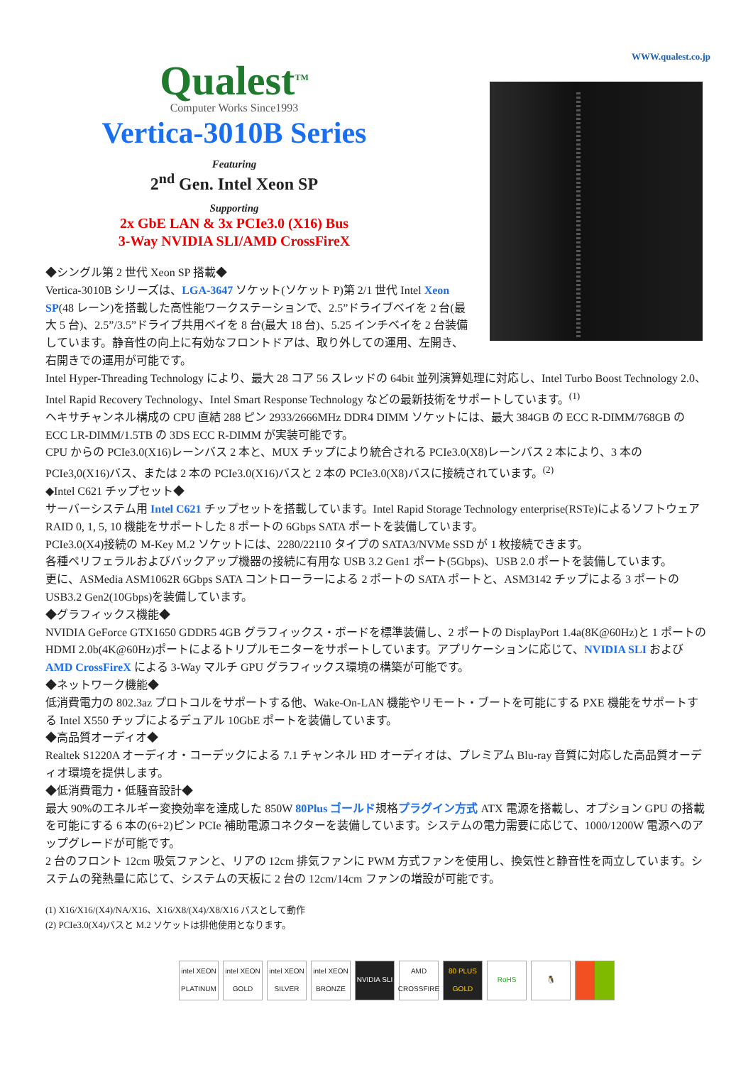WWW.qualest.co.jp
Qualest<sup>TM</sup>
Computer Works Since1993
Vertica-3010B Series
Featuring
2<sup>nd</sup> Gen. Intel Xeon SP
Supporting
2x GbE LAN & 3x PCIe3.0 (X16) Bus
3-Way NVIDIA SLI/AMD CrossFireX
◆シングル第 2 世代 Xeon SP 搭載◆
Vertica-3010B シリーズは、LGA-3647 ソケット(ソケット P)第 2/1 世代 Intel Xeon SP(48 レーン)を搭載した高性能ワークステーションで、2.5”ドライブベイを 2 台(最大 5 台)、2.5”/3.5”ドライブ共用ベイを 8 台(最大 18 台)、5.25 インチベイを 2 台装備しています。静音性の向上に有効なフロントドアは、取り外しての運用、左開き、右開きでの運用が可能です。
Intel Hyper-Threading Technology により、最大 28 コア 56 スレッドの 64bit 並列演算処理に対応し、Intel Turbo Boost Technology 2.0、Intel Rapid Recovery Technology、Intel Smart Response Technology などの最新技術をサポートしています。<sup>(1)</sup>
ヘキサチャンネル構成の CPU 直結 288 ピン 2933/2666MHz DDR4 DIMM ソケットには、最大 384GB の ECC R-DIMM/768GB の ECC LR-DIMM/1.5TB の 3DS ECC R-DIMM が実装可能です。
CPU からの PCIe3.0(X16)レーンバス 2 本と、MUX チップにより統合される PCIe3.0(X8)レーンバス 2 本により、3 本の PCIe3,0(X16)バス、または 2 本の PCIe3.0(X16)バスと 2 本の PCIe3.0(X8)バスに接続されています。<sup>(2)</sup>
◆Intel C621 チップセット◆
サーバーシステム用 Intel C621 チップセットを搭載しています。Intel Rapid Storage Technology enterprise(RSTe)によるソフトウェア RAID 0, 1, 5, 10 機能をサポートした 8 ポートの 6Gbps SATA ポートを装備しています。
PCIe3.0(X4)接続の M-Key M.2 ソケットには、2280/22110 タイプの SATA3/NVMe SSD が 1 枚接続できます。
各種ペリフェラルおよびバックアップ機器の接続に有用な USB 3.2 Gen1 ポート(5Gbps)、USB 2.0 ポートを装備しています。
更に、ASMedia ASM1062R 6Gbps SATA コントローラーによる 2 ポートの SATA ポートと、ASM3142 チップによる 3 ポートの USB3.2 Gen2(10Gbps)を装備しています。
◆グラフィックス機能◆
NVIDIA GeForce GTX1650 GDDR5 4GB グラフィックス・ボードを標準装備し、2 ポートの DisplayPort 1.4a(8K@60Hz)と 1 ポートの HDMI 2.0b(4K@60Hz)ポートによるトリプルモニターをサポートしています。アプリケーションに応じて、NVIDIA SLI および AMD CrossFireX による 3-Way マルチ GPU グラフィックス環境の構築が可能です。
◆ネットワーク機能◆
低消費電力の 802.3az プロトコルをサポートする他、Wake-On-LAN 機能やリモート・ブートを可能にする PXE 機能をサポートする Intel X550 チップによるデュアル 10GbE ポートを装備しています。
◆高品質オーディオ◆
Realtek S1220A オーディオ・コーデックによる 7.1 チャンネル HD オーディオは、プレミアム Blu-ray 音質に対応した高品質オーディオ環境を提供します。
◆低消費電力・低騒音設計◆
最大 90%のエネルギー変換効率を達成した 850W 80Plus ゴールド規格プラグイン方式 ATX 電源を搭載し、オプション GPU の搭載を可能にする 6 本の(6+2)ピン PCIe 補助電源コネクターを装備しています。システムの電力需要に応じて、1000/1200W 電源へのアップグレードが可能です。
2 台のフロント 12cm 吸気ファンと、リアの 12cm 排気ファンに PWM 方式ファンを使用し、換気性と静音性を両立しています。システムの発熱量に応じて、システムの天板に 2 台の 12cm/14cm ファンの増設が可能です。
(1) X16/X16/(X4)/NA/X16、X16/X8/(X4)/X8/X16 バスとして動作
(2) PCIe3.0(X4)バスと M.2 ソケットは排他使用となります。
intel XEON PLATINUM
intel XEON GOLD
intel XEON SILVER
intel XEON BRONZE
NVIDIA SLI
AMD CROSSFIRE
80 PLUS GOLD
RoHS 🐧